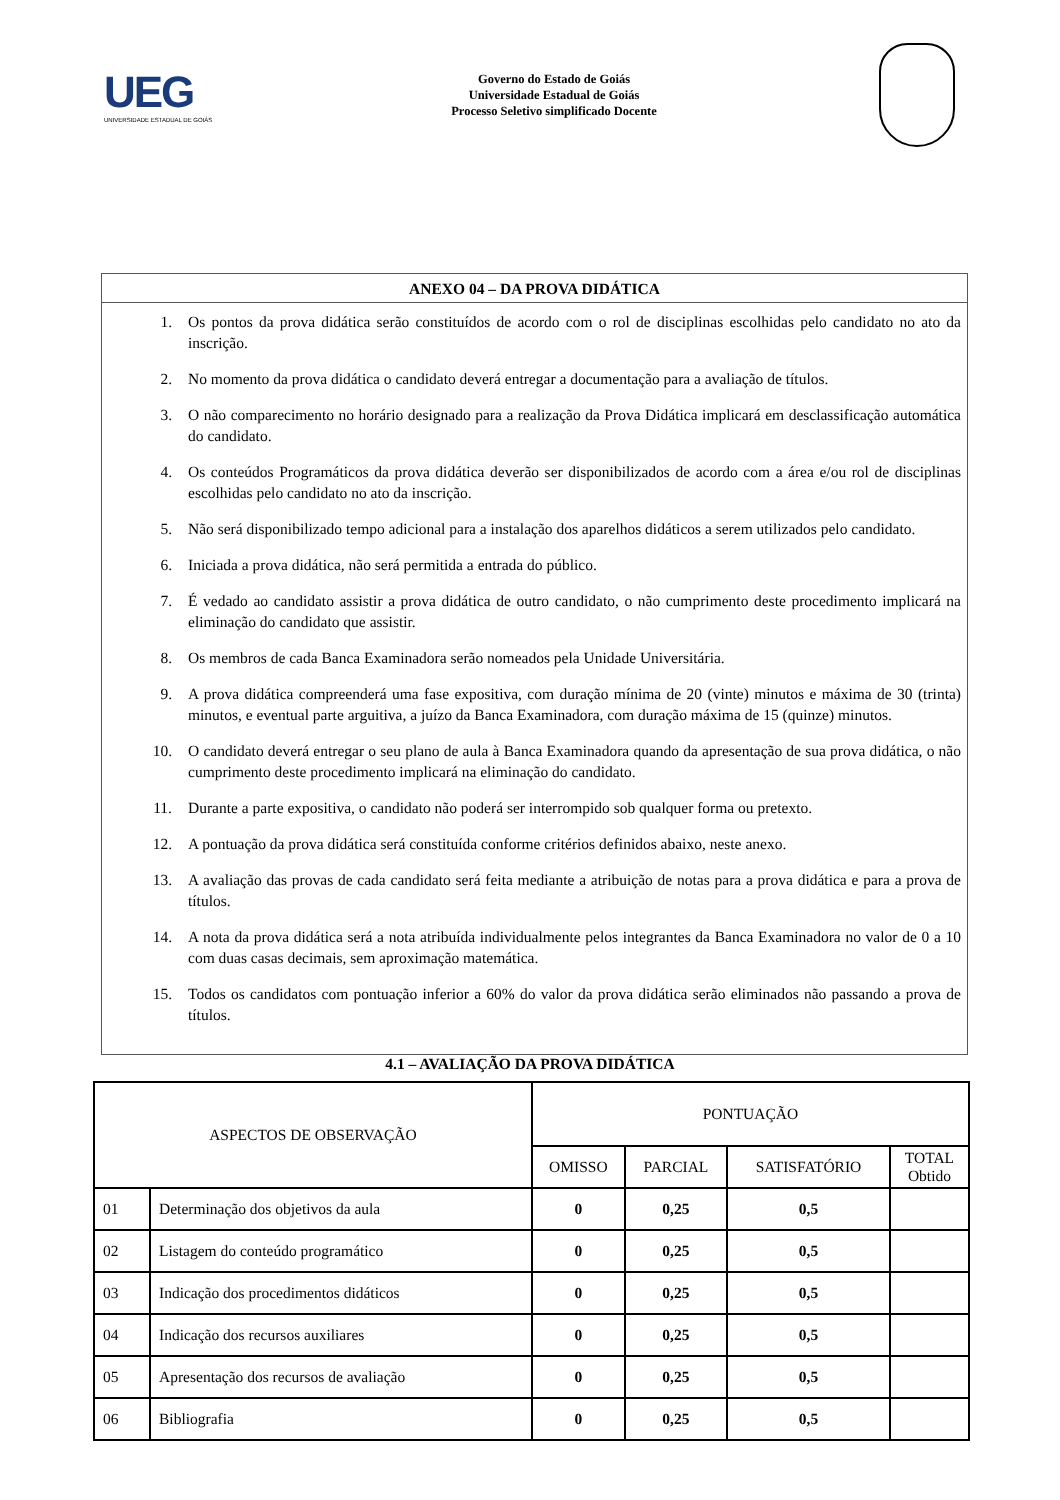UEG
UNIVERSIDADE ESTADUAL DE GOIÁS
Governo do Estado de Goiás
Universidade Estadual de Goiás
Processo Seletivo simplificado Docente
ANEXO 04 – DA PROVA DIDÁTICA
1. Os pontos da prova didática serão constituídos de acordo com o rol de disciplinas escolhidas pelo candidato no ato da inscrição.
2. No momento da prova didática o candidato deverá entregar a documentação para a avaliação de títulos.
3. O não comparecimento no horário designado para a realização da Prova Didática implicará em desclassificação automática do candidato.
4. Os conteúdos Programáticos da prova didática deverão ser disponibilizados de acordo com a área e/ou rol de disciplinas escolhidas pelo candidato no ato da inscrição.
5. Não será disponibilizado tempo adicional para a instalação dos aparelhos didáticos a serem utilizados pelo candidato.
6. Iniciada a prova didática, não será permitida a entrada do público.
7. É vedado ao candidato assistir a prova didática de outro candidato, o não cumprimento deste procedimento implicará na eliminação do candidato que assistir.
8. Os membros de cada Banca Examinadora serão nomeados pela Unidade Universitária.
9. A prova didática compreenderá uma fase expositiva, com duração mínima de 20 (vinte) minutos e máxima de 30 (trinta) minutos, e eventual parte arguitiva, a juízo da Banca Examinadora, com duração máxima de 15 (quinze) minutos.
10. O candidato deverá entregar o seu plano de aula à Banca Examinadora quando da apresentação de sua prova didática, o não cumprimento deste procedimento implicará na eliminação do candidato.
11. Durante a parte expositiva, o candidato não poderá ser interrompido sob qualquer forma ou pretexto.
12. A pontuação da prova didática será constituída conforme critérios definidos abaixo, neste anexo.
13. A avaliação das provas de cada candidato será feita mediante a atribuição de notas para a prova didática e para a prova de títulos.
14. A nota da prova didática será a nota atribuída individualmente pelos integrantes da Banca Examinadora no valor de 0 a 10 com duas casas decimais, sem aproximação matemática.
15. Todos os candidatos com pontuação inferior a 60% do valor da prova didática serão eliminados não passando a prova de títulos.
4.1 – AVALIAÇÃO DA PROVA DIDÁTICA
| ASPECTOS DE OBSERVAÇÃO | | PONTUAÇÃO | | | |
| --- | --- | --- | --- | --- | --- |
| | | OMISSO | PARCIAL | SATISFATÓRIO | TOTAL Obtido |
| 01 | Determinação dos objetivos da aula | 0 | 0,25 | 0,5 | |
| 02 | Listagem do conteúdo programático | 0 | 0,25 | 0,5 | |
| 03 | Indicação dos procedimentos didáticos | 0 | 0,25 | 0,5 | |
| 04 | Indicação dos recursos auxiliares | 0 | 0,25 | 0,5 | |
| 05 | Apresentação dos recursos de avaliação | 0 | 0,25 | 0,5 | |
| 06 | Bibliografia | 0 | 0,25 | 0,5 | |